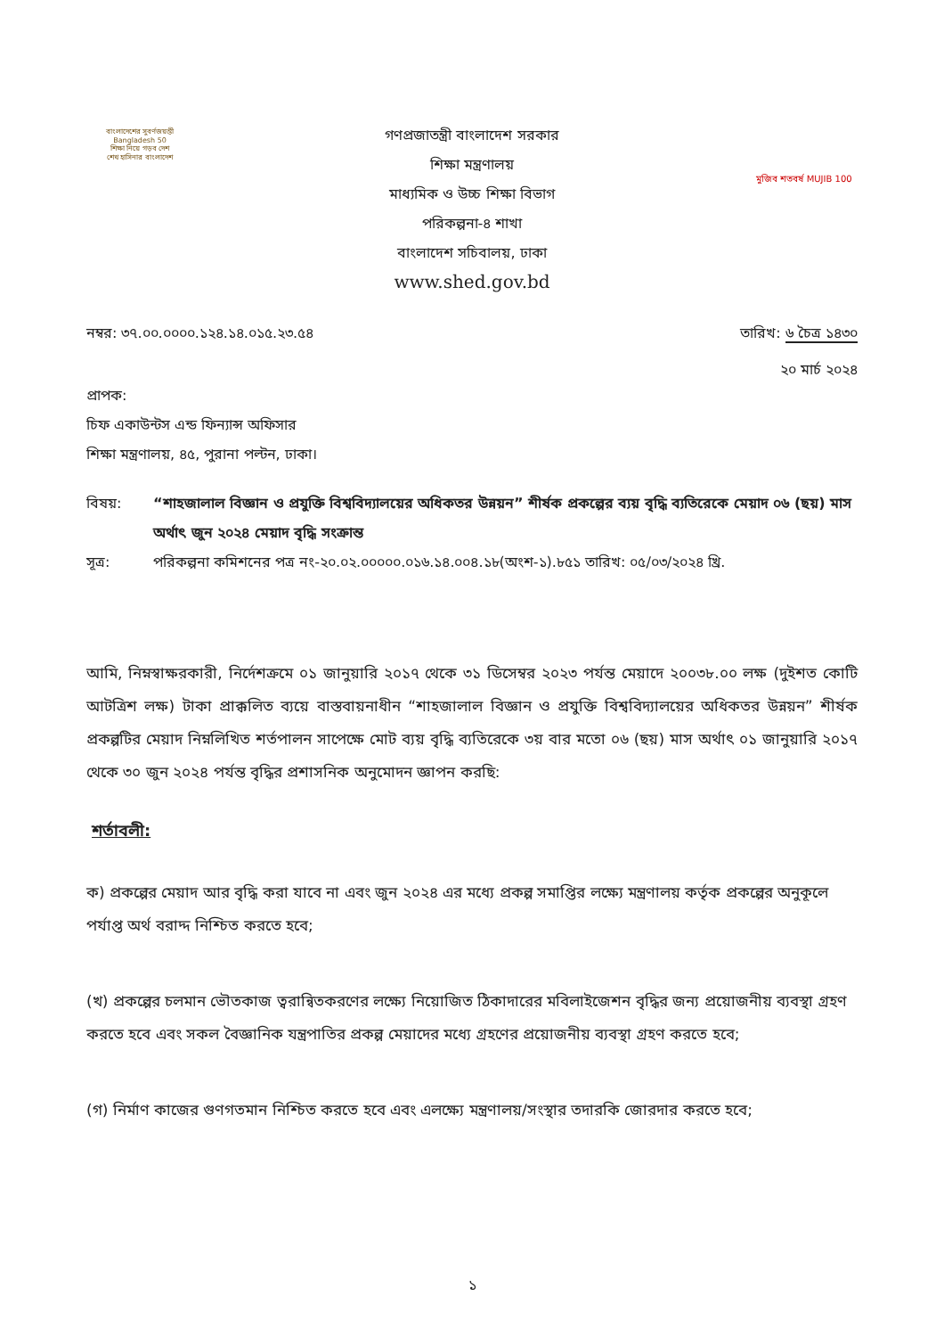বাংলাদেশের সুবর্ণজয়ন্তী Bangladesh 50
শিক্ষা নিয়ে গড়ব দেশ
শেখ হাসিনার বাংলাদেশ
গণপ্রজাতন্ত্রী বাংলাদেশ সরকার
শিক্ষা মন্ত্রণালয়
মাধ্যমিক ও উচ্চ শিক্ষা বিভাগ
পরিকল্পনা-৪ শাখা
বাংলাদেশ সচিবালয়, ঢাকা
www.shed.gov.bd
মুজিব শতবর্ষ MUJIB 100
নম্বর: ৩৭.০০.০০০০.১২৪.১৪.০১৫.২৩.৫৪
তারিখ: ৬ চৈত্র ১৪৩০
২০ মার্চ ২০২৪
প্রাপক:
চিফ একাউন্টস এন্ড ফিন্যান্স অফিসার
শিক্ষা মন্ত্রণালয়, ৪৫, পুরানা পল্টন, ঢাকা।
বিষয়: “শাহজালাল বিজ্ঞান ও প্রযুক্তি বিশ্ববিদ্যালয়ের অধিকতর উন্নয়ন” শীর্ষক প্রকল্পের ব্যয় বৃদ্ধি ব্যতিরেকে মেয়াদ ০৬ (ছয়) মাস অর্থাৎ জুন ২০২৪ মেয়াদ বৃদ্ধি সংক্রান্ত
সূত্র: পরিকল্পনা কমিশনের পত্র নং-২০.০২.০০০০০.০১৬.১৪.০০৪.১৮(অংশ-১).৮৫১ তারিখ: ০৫/০৩/২০২৪ খ্রি.
আমি, নিম্নস্বাক্ষরকারী, নির্দেশক্রমে ০১ জানুয়ারি ২০১৭ থেকে ৩১ ডিসেম্বর ২০২৩ পর্যন্ত মেয়াদে ২০০৩৮.০০ লক্ষ (দুইশত কোটি আটত্রিশ লক্ষ) টাকা প্রাক্কলিত ব্যয়ে বাস্তবায়নাধীন “শাহজালাল বিজ্ঞান ও প্রযুক্তি বিশ্ববিদ্যালয়ের অধিকতর উন্নয়ন” শীর্ষক প্রকল্পটির মেয়াদ নিম্নলিখিত শর্তপালন সাপেক্ষে মোট ব্যয় বৃদ্ধি ব্যতিরেকে ৩য় বার মতো ০৬ (ছয়) মাস অর্থাৎ ০১ জানুয়ারি ২০১৭ থেকে ৩০ জুন ২০২৪ পর্যন্ত বৃদ্ধির প্রশাসনিক অনুমোদন জ্ঞাপন করছি:
শর্তাবলী:
ক) প্রকল্পের মেয়াদ আর বৃদ্ধি করা যাবে না এবং জুন ২০২৪ এর মধ্যে প্রকল্প সমাপ্তির লক্ষ্যে মন্ত্রণালয় কর্তৃক প্রকল্পের অনুকূলে পর্যাপ্ত অর্থ বরাদ্দ নিশ্চিত করতে হবে;
(খ) প্রকল্পের চলমান ভৌতকাজ ত্বরান্বিতকরণের লক্ষ্যে নিয়োজিত ঠিকাদারের মবিলাইজেশন বৃদ্ধির জন্য প্রয়োজনীয় ব্যবস্থা গ্রহণ করতে হবে এবং সকল বৈজ্ঞানিক যন্ত্রপাতির প্রকল্প মেয়াদের মধ্যে গ্রহণের প্রয়োজনীয় ব্যবস্থা গ্রহণ করতে হবে;
(গ) নির্মাণ কাজের গুণগতমান নিশ্চিত করতে হবে এবং এলক্ষ্যে মন্ত্রণালয়/সংস্থার তদারকি জোরদার করতে হবে;
১